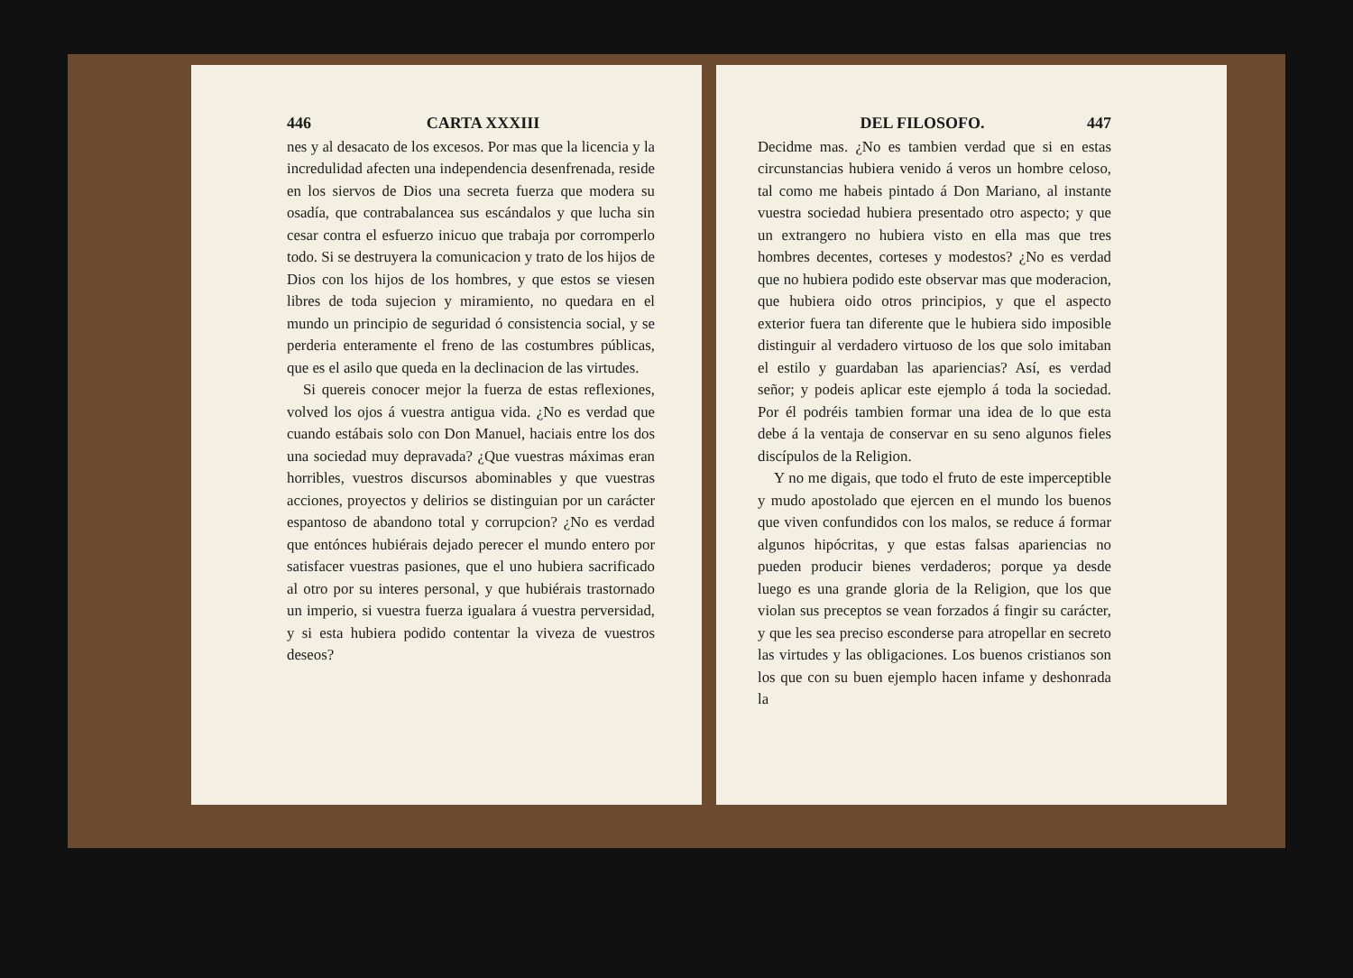446 CARTA XXXIII
nes y al desacato de los excesos. Por mas que la licencia y la incredulidad afecten una independencia desenfrenada, reside en los siervos de Dios una secreta fuerza que modera su osadía, que contrabalancea sus escándalos y que lucha sin cesar contra el esfuerzo inicuo que trabaja por corromperlo todo. Si se destruyera la comunicacion y trato de los hijos de Dios con los hijos de los hombres, y que estos se viesen libres de toda sujecion y miramiento, no quedara en el mundo un principio de seguridad ó consistencia social, y se perderia enteramente el freno de las costumbres públicas, que es el asilo que queda en la declinacion de las virtudes.
Si quereis conocer mejor la fuerza de estas reflexiones, volved los ojos á vuestra antigua vida. ¿No es verdad que cuando estábais solo con Don Manuel, haciais entre los dos una sociedad muy depravada? ¿Que vuestras máximas eran horribles, vuestros discursos abominables y que vuestras acciones, proyectos y delirios se distinguian por un carácter espantoso de abandono total y corrupcion? ¿No es verdad que entónces hubiérais dejado perecer el mundo entero por satisfacer vuestras pasiones, que el uno hubiera sacrificado al otro por su interes personal, y que hubiérais trastornado un imperio, si vuestra fuerza igualara á vuestra perversidad, y si esta hubiera podido contentar la viveza de vuestros deseos?
DEL FILOSOFO. 447
Decidme mas. ¿No es tambien verdad que si en estas circunstancias hubiera venido á veros un hombre celoso, tal como me habeis pintado á Don Mariano, al instante vuestra sociedad hubiera presentado otro aspecto; y que un extrangero no hubiera visto en ella mas que tres hombres decentes, corteses y modestos? ¿No es verdad que no hubiera podido este observar mas que moderacion, que hubiera oido otros principios, y que el aspecto exterior fuera tan diferente que le hubiera sido imposible distinguir al verdadero virtuoso de los que solo imitaban el estilo y guardaban las apariencias? Así, es verdad señor; y podeis aplicar este ejemplo á toda la sociedad. Por él podréis tambien formar una idea de lo que esta debe á la ventaja de conservar en su seno algunos fieles discípulos de la Religion.
Y no me digais, que todo el fruto de este imperceptible y mudo apostolado que ejercen en el mundo los buenos que viven confundidos con los malos, se reduce á formar algunos hipócritas, y que estas falsas apariencias no pueden producir bienes verdaderos; porque ya desde luego es una grande gloria de la Religion, que los que violan sus preceptos se vean forzados á fingir su carácter, y que les sea preciso esconderse para atropellar en secreto las virtudes y las obligaciones. Los buenos cristianos son los que con su buen ejemplo hacen infame y deshonrada la